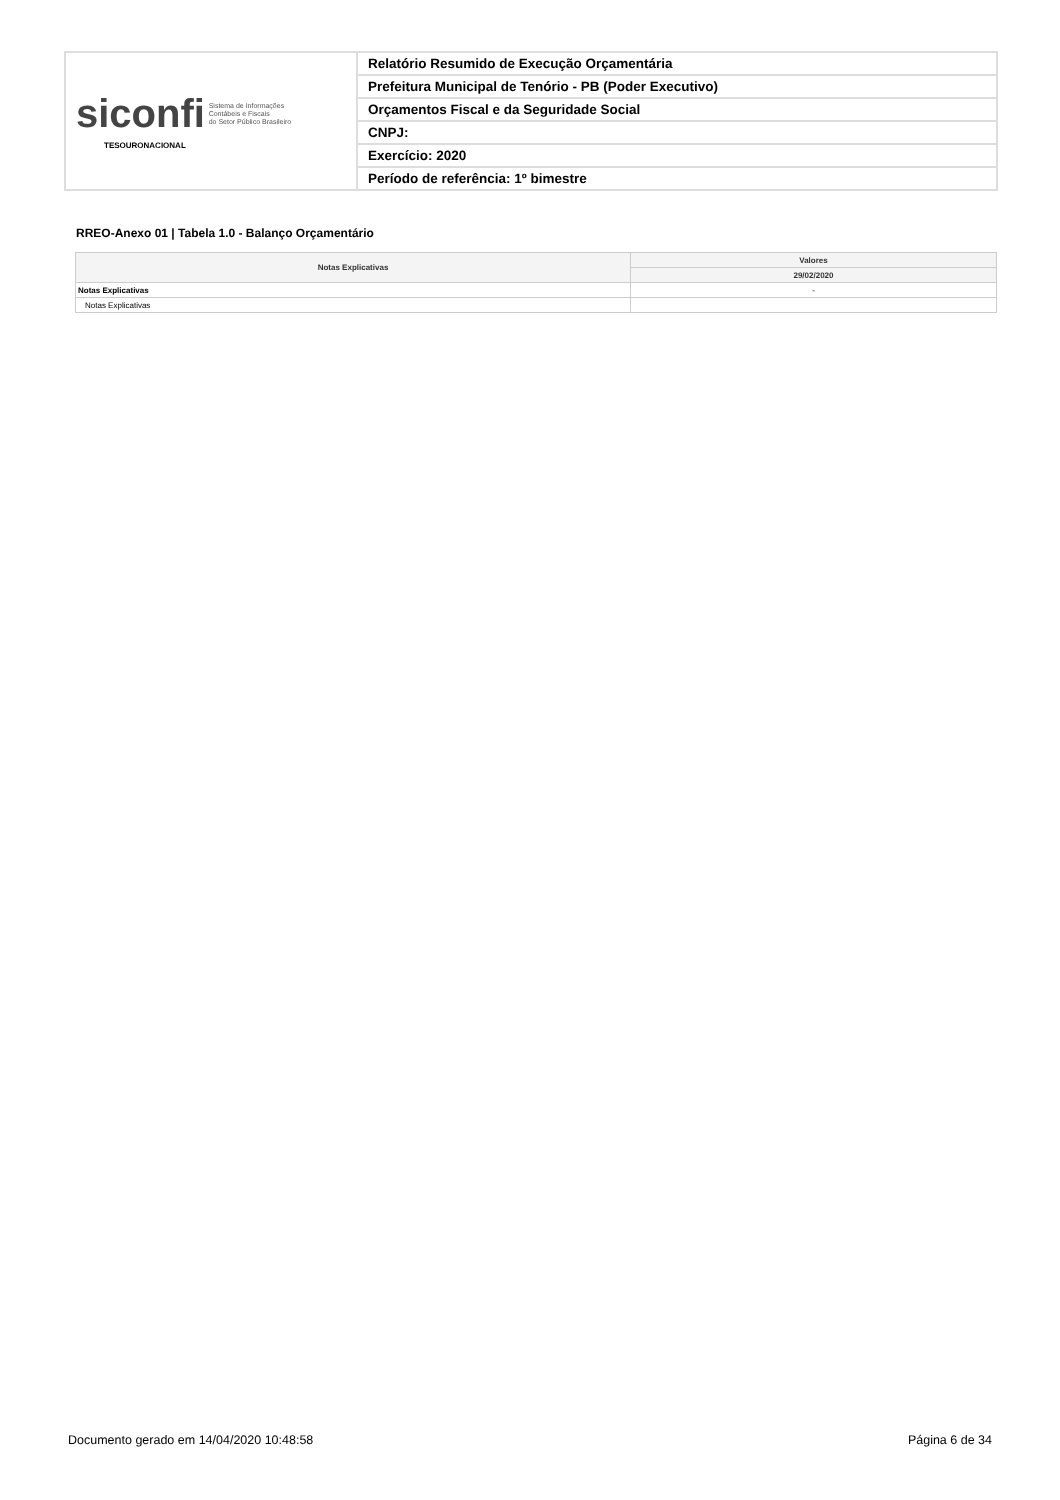| siconfi Sistema de Informações Contábeis e Fiscais do Setor Público Brasileiro TESOURONACIONAL | Relatório Resumido de Execução Orçamentária |
| | Prefeitura Municipal de Tenório - PB (Poder Executivo) |
| | Orçamentos Fiscal e da Seguridade Social |
| | CNPJ: |
| | Exercício: 2020 |
| | Período de referência: 1º bimestre |
RREO-Anexo 01 | Tabela 1.0 - Balanço Orçamentário
| Notas Explicativas | Valores |
| --- | --- |
| | 29/02/2020 |
| Notas Explicativas | - |
| Notas Explicativas | |
Documento gerado em 14/04/2020 10:48:58 Página 6 de 34